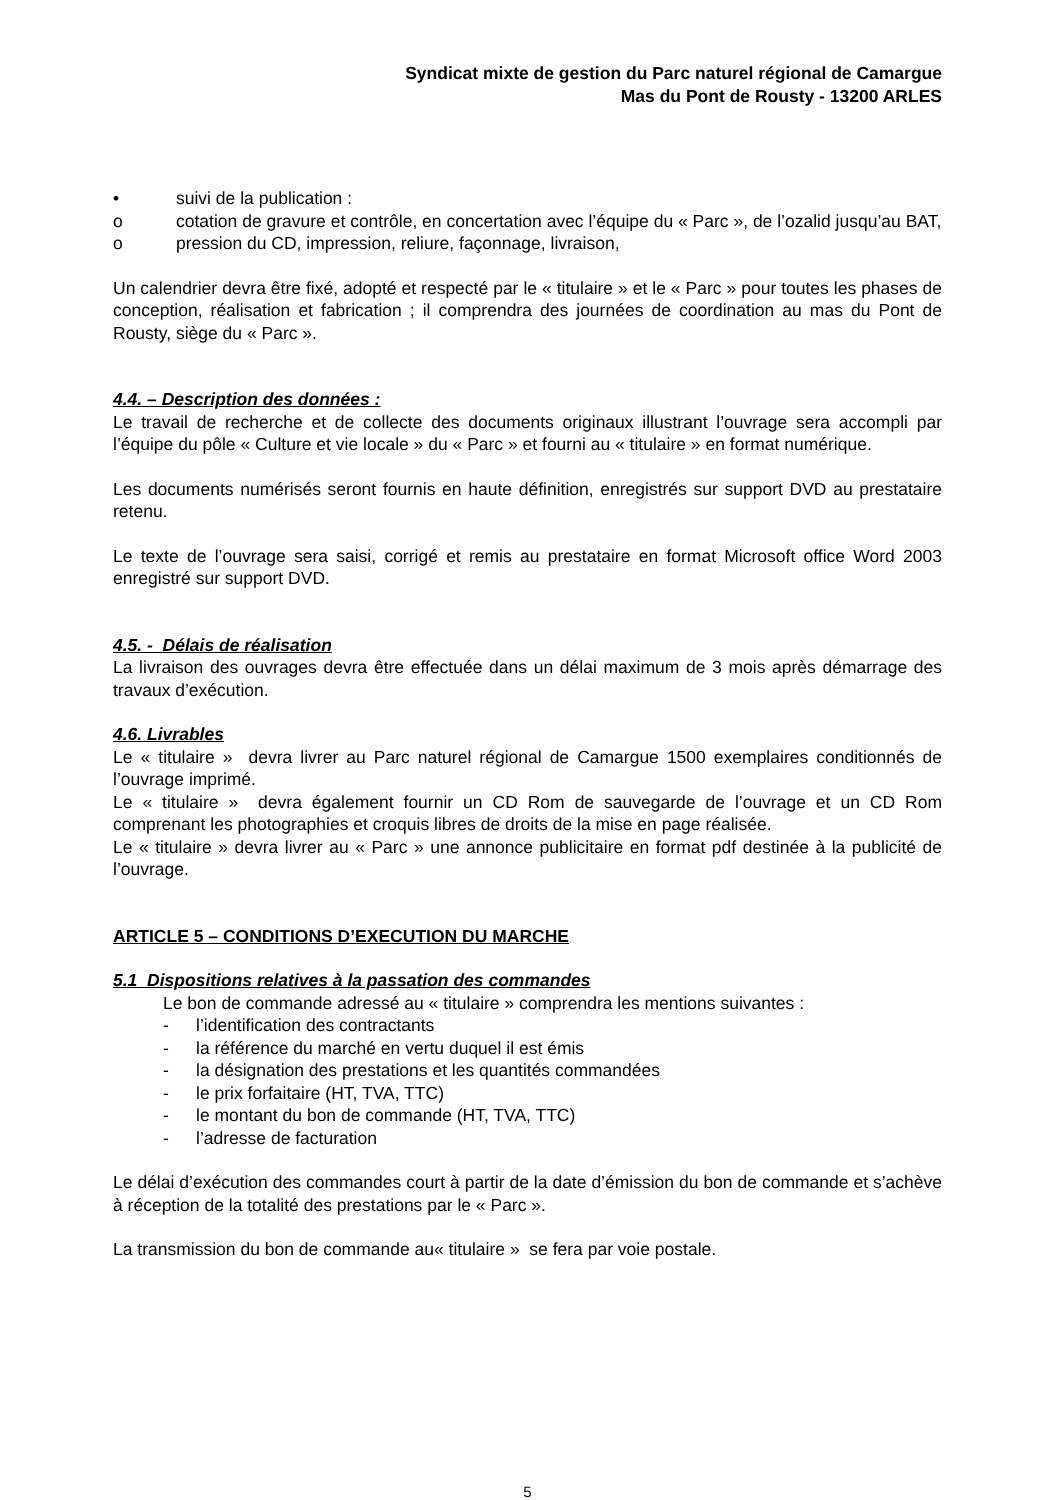Syndicat mixte de gestion du Parc naturel régional de Camargue
Mas du Pont de Rousty - 13200 ARLES
• suivi de la publication :
o cotation de gravure et contrôle, en concertation avec l’équipe du « Parc », de l’ozalid jusqu’au BAT,
o pression du CD, impression, reliure, façonnage, livraison,
Un calendrier devra être fixé, adopté et respecté par le « titulaire » et le « Parc » pour toutes les phases de conception, réalisation et fabrication ; il comprendra des journées de coordination au mas du Pont de Rousty, siège du « Parc ».
4.4. – Description des données :
Le travail de recherche et de collecte des documents originaux illustrant l’ouvrage sera accompli par l’équipe du pôle « Culture et vie locale » du « Parc » et fourni au « titulaire » en format numérique.
Les documents numérisés seront fournis en haute définition, enregistrés sur support DVD au prestataire retenu.
Le texte de l’ouvrage sera saisi, corrigé et remis au prestataire en format Microsoft office Word 2003 enregistré sur support DVD.
4.5. - Délais de réalisation
La livraison des ouvrages devra être effectuée dans un délai maximum de 3 mois après démarrage des travaux d’exécution.
4.6. Livrables
Le « titulaire » devra livrer au Parc naturel régional de Camargue 1500 exemplaires conditionnés de l’ouvrage imprimé.
Le « titulaire » devra également fournir un CD Rom de sauvegarde de l’ouvrage et un CD Rom comprenant les photographies et croquis libres de droits de la mise en page réalisée.
Le « titulaire » devra livrer au « Parc » une annonce publicitaire en format pdf destinée à la publicité de l’ouvrage.
ARTICLE 5 – CONDITIONS D’EXECUTION DU MARCHE
5.1 Dispositions relatives à la passation des commandes
Le bon de commande adressé au « titulaire » comprendra les mentions suivantes :
- l’identification des contractants
- la référence du marché en vertu duquel il est émis
- la désignation des prestations et les quantités commandées
- le prix forfaitaire (HT, TVA, TTC)
- le montant du bon de commande (HT, TVA, TTC)
- l’adresse de facturation
Le délai d’exécution des commandes court à partir de la date d’émission du bon de commande et s’achève à réception de la totalité des prestations par le « Parc ».
La transmission du bon de commande au« titulaire » se fera par voie postale.
5